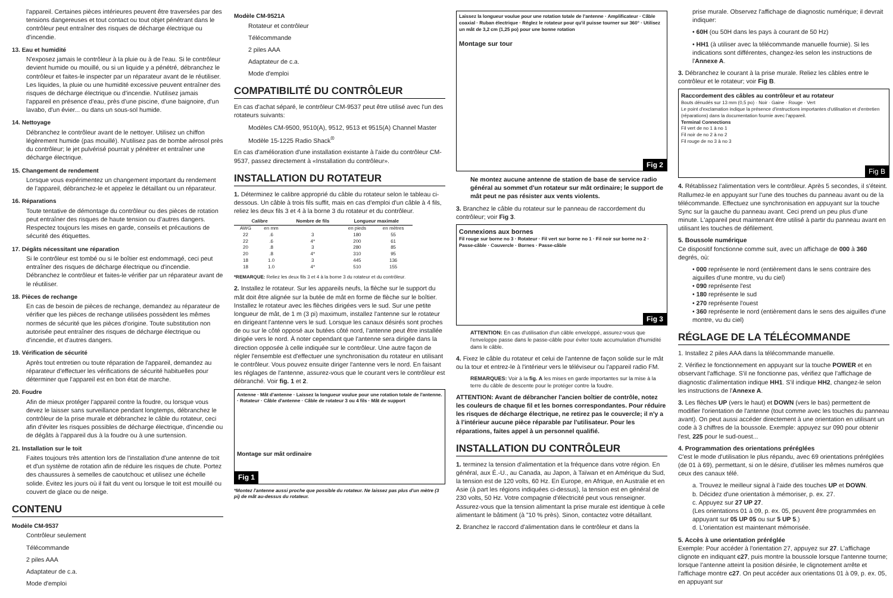l'appareil. Certaines pièces intérieures peuvent être traversées par des tensions dangereuses et tout contact ou tout objet pénétrant dans le contrôleur peut entraîner des risques de décharge électrique ou d'incendie.
13. Eau et humidité
N'exposez jamais le contrôleur à la pluie ou à de l'eau. Si le contrôleur devient humide ou mouillé, ou si un liquide y a pénétré, débranchez le contrôleur et faites-le inspecter par un réparateur avant de le réutiliser. Les liquides, la pluie ou une humidité excessive peuvent entraîner des risques de décharge électrique ou d'incendie. N'utilisez jamais l'appareil en présence d'eau, près d'une piscine, d'une baignoire, d'un lavabo, d'un évier... ou dans un sous-sol humide.
14. Nettoyage
Débranchez le contrôleur avant de le nettoyer. Utilisez un chiffon légèrement humide (pas mouillé). N'utilisez pas de bombe aérosol près du contrôleur; le jet pulvérisé pourrait y pénétrer et entraîner une décharge électrique.
15. Changement de rendement
Lorsque vous expérimentez un changement important du rendement de l'appareil, débranchez-le et appelez le détaillant ou un réparateur.
16. Réparations
Toute tentative de démontage du contrôleur ou des pièces de rotation peut entraîner des risques de haute tension ou d'autres dangers. Respectez toujours les mises en garde, conseils et précautions de sécurité des étiquettes.
17. Dégâts nécessitant une réparation
Si le contrôleur est tombé ou si le boîtier est endommagé, ceci peut entraîner des risques de décharge électrique ou d'incendie. Débranchez le contrôleur et faites-le vérifier par un réparateur avant de le réutiliser.
18. Pièces de rechange
En cas de besoin de pièces de rechange, demandez au réparateur de vérifier que les pièces de rechange utilisées possèdent les mêmes normes de sécurité que les pièces d'origine. Toute substitution non autorisée peut entraîner des risques de décharge électrique ou d'incendie, et d'autres dangers.
19. Vérification de sécurité
Après tout entretien ou toute réparation de l'appareil, demandez au réparateur d'effectuer les vérifications de sécurité habituelles pour déterminer que l'appareil est en bon état de marche.
20. Foudre
Afin de mieux protéger l'appareil contre la foudre, ou lorsque vous devez le laisser sans surveillance pendant longtemps, débranchez le contrôleur de la prise murale et débranchez le câble du rotateur, ceci afin d'éviter les risques possibles de décharge électrique, d'incendie ou de dégâts à l'appareil dus à la foudre ou à une surtension.
21. Installation sur le toit
Faites toujours très attention lors de l'installation d'une antenne de toit et d'un système de rotation afin de réduire les risques de chute. Portez des chaussures à semelles de caoutchouc et utilisez une échelle solide. Évitez les jours où il fait du vent ou lorsque le toit est mouillé ou couvert de glace ou de neige.
CONTENU
Modèle CM-9537
Contrôleur seulement
Télécommande
2 piles AAA
Adaptateur de c.a.
Mode d'emploi
Modèle CM-9521A
Rotateur et contrôleur
Télécommande
2 piles AAA
Adaptateur de c.a.
Mode d'emploi
COMPATIBILITÉ DU CONTRÔLEUR
En cas d'achat séparé, le contrôleur CM-9537 peut être utilisé avec l'un des rotateurs suivants:
Modèles CM-9500, 9510(A), 9512, 9513 et 9515(A) Channel Master
Modèle 15-1225 Radio Shack<sup>®</sup>
En cas d'amélioration d'une installation existante à l'aide du contrôleur CM-9537, passez directement à «Installation du contrôleur».
INSTALLATION DU ROTATEUR
1. Déterminez le calibre approprié du câble du rotateur selon le tableau ci-dessous. Un câble à trois fils suffit, mais en cas d'emploi d'un câble à 4 fils, reliez les deux fils 3 et 4 à la borne 3 du rotateur et du contrôleur.
| Calibre | | Nombre de fils | Longueur maximale | |
| --- | --- | --- | --- | --- |
| AWG | en mm | | en pieds | en mètres |
| 22 | .6 | 3 | 180 | 55 |
| 22 | .6 | 4* | 200 | 61 |
| 20 | .8 | 3 | 280 | 85 |
| 20 | .8 | 4* | 310 | 95 |
| 18 | 1.0 | 3 | 445 | 136 |
| 18 | 1.0 | 4* | 510 | 155 |
*REMARQUE: Reliez les deux fils 3 et 4 à la borne 3 du rotateur et du contrôleur.
2. Installez le rotateur. Sur les appareils neufs, la flèche sur le support du mât doit être alignée sur la butée de mât en forme de flèche sur le boîtier. Installez le rotateur avec les flèches dirigées vers le sud. Sur une petite longueur de mât, de 1 m (3 pi) maximum, installez l'antenne sur le rotateur en dirigeant l'antenne vers le sud. Lorsque les canaux désirés sont proches de ou sur le côté opposé aux butées côté nord, l'antenne peut être installée dirigée vers le nord. À noter cependant que l'antenne sera dirigée dans la direction opposée à celle indiquée sur le contrôleur. Une autre façon de régler l'ensemble est d'effectuer une synchronisation du rotateur en utilisant le contrôleur. Vous pouvez ensuite diriger l'antenne vers le nord. En faisant les réglages de l'antenne, assurez-vous que le courant vers le contrôleur est débranché. Voir fig. 1 et 2.
Antenne · Mât d'antenne · Laissez la longueur voulue pour une rotation totale de l'antenne. · Rotateur · Câble d'antenne · Câble de rotateur 3 ou 4 fils · Mât de support
Montage sur mât ordinaire
Fig 1
*Montez l'antenne aussi proche que possible du rotateur. Ne laissez pas plus d'un mètre (3 pi) de mât au-dessus du rotateur.
Laissez la longueur voulue pour une rotation totale de l'antenne · Amplificateur · Câble coaxial · Ruban électrique · Réglez le rotateur pour qu'il puisse tourner sur 360° · Utilisez un mât de 3,2 cm (1,25 po) pour une bonne rotation
Montage sur tour
Fig 2
Ne montez aucune antenne de station de base de service radio général au sommet d'un rotateur sur mât ordinaire; le support de mât peut ne pas résister aux vents violents.
3. Branchez le câble du rotateur sur le panneau de raccordement du contrôleur; voir Fig 3.
Connexions aux bornes
Fil rouge sur borne no 3 · Rotateur · Fil vert sur borne no 1 · Fil noir sur borne no 2 · Passe-câble · Couvercle · Bornes · Passe-câble
Fig 3
ATTENTION: En cas d'utilisation d'un câble enveloppé, assurez-vous que l'enveloppe passe dans le passe-câble pour éviter toute accumulation d'humidité dans le câble.
4. Fixez le câble du rotateur et celui de l'antenne de façon solide sur le mât ou la tour et entrez-le à l'intérieur vers le téléviseur ou l'appareil radio FM.
REMARQUES: Voir à la fig. A les mises en garde importantes sur la mise à la terre du câble de descente pour le protéger contre la foudre.
ATTENTION: Avant de débrancher l'ancien boîtier de contrôle, notez les couleurs de chaque fil et les bornes correspondantes. Pour réduire les risques de décharge électrique, ne retirez pas le couvercle; il n'y a à l'intérieur aucune pièce réparable par l'utilisateur. Pour les réparations, faites appel à un personnel qualifié.
INSTALLATION DU CONTRÔLEUR
1. terminez la tension d'alimentation et la fréquence dans votre région. En général, aux É.-U., au Canada, au Japon, à Taïwan et en Amérique du Sud, la tension est de 120 volts, 60 Hz. En Europe, en Afrique, en Australie et en Asie (à part les régions indiquées ci-dessus), la tension est en général de 230 volts, 50 Hz. Votre compagnie d'électricité peut vous renseigner. Assurez-vous que la tension alimentant la prise murale est identique à celle alimentant le bâtiment (à "10 % près). Sinon, contactez votre détaillant.
2. Branchez le raccord d'alimentation dans le contrôleur et dans la
prise murale. Observez l'affichage de diagnostic numérique; il devrait indiquer:
• 60H (ou 50H dans les pays à courant de 50 Hz)
• HH1 (à utiliser avec la télécommande manuelle fournie). Si les indications sont différentes, changez-les selon les instructions de l'Annexe A.
3. Débranchez le courant à la prise murale. Reliez les câbles entre le contrôleur et le rotateur; voir Fig B.
Raccordement des câbles au contrôleur et au rotateur
Bouts dénudés sur 13 mm (0,5 po) · Noir · Gaine · Rouge · Vert
Le point d'exclamation indique la présence d'instructions importantes d'utilisation et d'entretien (réparations) dans la documentation fournie avec l'appareil.
Terminal Connections
Fil vert de no 1 à no 1
Fil noir de no 2 à no 2
Fil rouge de no 3 à no 3
Fig B
4. Rétablissez l'alimentation vers le contrôleur. Après 5 secondes, il s'éteint. Rallumez-le en appuyant sur l'une des touches du panneau avant ou de la télécommande. Effectuez une synchronisation en appuyant sur la touche Sync sur la gauche du panneau avant. Ceci prend un peu plus d'une minute. L'appareil peut maintenant être utilisé à partir du panneau avant en utilisant les touches de défilement.
5. Boussole numérique
Ce dispositif fonctionne comme suit, avec un affichage de 000 à 360 degrés, où:
• 000 représente le nord (entièrement dans le sens contraire des aiguilles d'une montre, vu du ciel)
• 090 représente l'est
• 180 représente le sud
• 270 représente l'ouest
• 360 représente le nord (entièrement dans le sens des aiguilles d'une montre, vu du ciel)
RÉGLAGE DE LA TÉLÉCOMMANDE
1. Installez 2 piles AAA dans la télécommande manuelle.
2. Vérifiez le fonctionnement en appuyant sur la touche POWER et en observant l'affichage. S'il ne fonctionne pas, vérifiez que l'affichage de diagnostic d'alimentation indique HH1. S'il indique HH2, changez-le selon les instructions de l'Annexe A.
3. Les flèches UP (vers le haut) et DOWN (vers le bas) permettent de modifier l'orientation de l'antenne (tout comme avec les touches du panneau avant). On peut aussi accéder directement à une orientation en utilisant un code à 3 chiffres de la boussole. Exemple: appuyez sur 090 pour obtenir l'est, 225 pour le sud-ouest...
4. Programmation des orientations préréglées
C'est le mode d'utilisation le plus répandu, avec 69 orientations préréglées (de 01 à 69), permettant, si on le désire, d'utiliser les mêmes numéros que ceux des canaux télé.
a. Trouvez le meilleur signal à l'aide des touches UP et DOWN.
b. Décidez d'une orientation à mémoriser, p. ex. 27.
c. Appuyez sur 27 UP 27.
(Les orientations 01 à 09, p. ex. 05, peuvent être programmées en appuyant sur 05 UP 05 ou sur 5 UP 5.)
d. L'orientation est maintenant mémorisée.
5. Accès à une orientation préréglée
Exemple: Pour accéder à l'orientation 27, appuyez sur 27. L'affichage clignote en indiquant c27, puis montre la boussole lorsque l'antenne tourne; lorsque l'antenne atteint la position désirée, le clignotement arrête et l'affichage montre c27. On peut accéder aux orientations 01 à 09, p. ex. 05, en appuyant sur